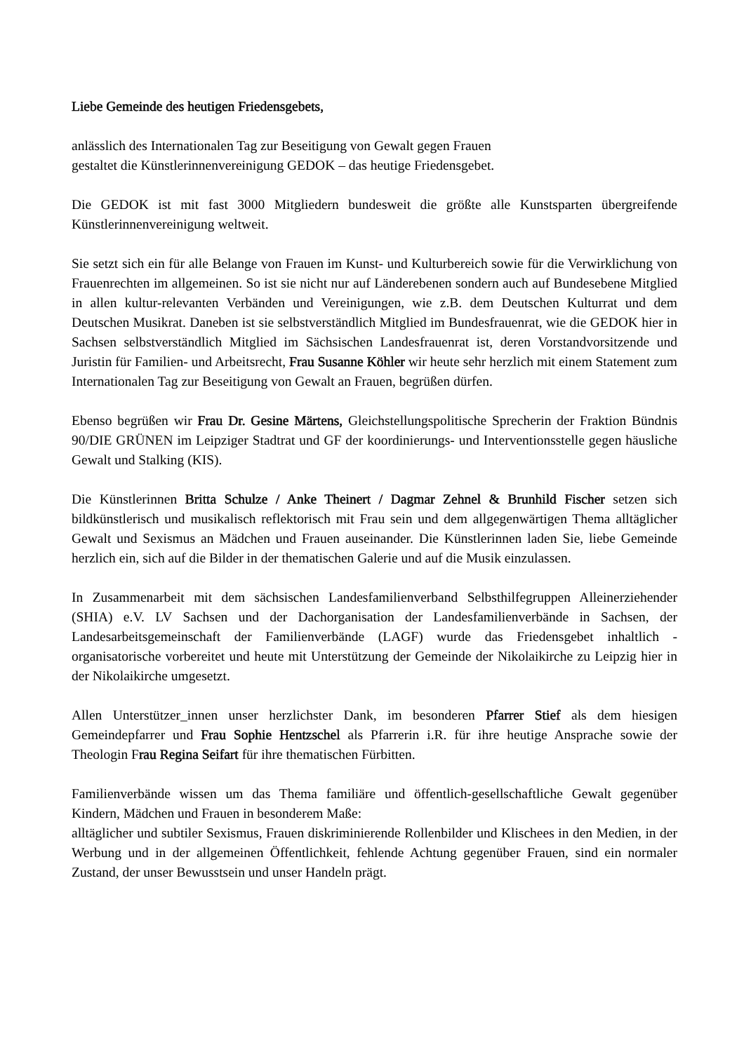Liebe Gemeinde des heutigen Friedensgebets,
anlässlich des Internationalen Tag zur Beseitigung von Gewalt gegen Frauen
gestaltet die Künstlerinnenvereinigung GEDOK – das heutige Friedensgebet.
Die GEDOK ist mit fast 3000 Mitgliedern bundesweit die größte alle Kunstsparten übergreifende Künstlerinnenvereinigung weltweit.
Sie setzt sich ein für alle Belange von Frauen im Kunst- und Kulturbereich sowie für die Verwirklichung von Frauenrechten im allgemeinen. So ist sie nicht nur auf Länderebenen sondern auch auf Bundesebene Mitglied in allen kultur-relevanten Verbänden und Vereinigungen, wie z.B. dem Deutschen Kulturrat und dem Deutschen Musikrat. Daneben ist sie selbstverständlich Mitglied im Bundesfrauenrat, wie die GEDOK hier in Sachsen selbstverständlich Mitglied im Sächsischen Landesfrauenrat ist, deren Vorstandvorsitzende und Juristin für Familien- und Arbeitsrecht, Frau Susanne Köhler wir heute sehr herzlich mit einem Statement zum Internationalen Tag zur Beseitigung von Gewalt an Frauen, begrüßen dürfen.
Ebenso begrüßen wir Frau Dr. Gesine Märtens, Gleichstellungspolitische Sprecherin der Fraktion Bündnis 90/DIE GRÜNEN im Leipziger Stadtrat und GF der koordinierungs- und Interventionsstelle gegen häusliche Gewalt und Stalking (KIS).
Die Künstlerinnen Britta Schulze / Anke Theinert / Dagmar Zehnel & Brunhild Fischer setzen sich bildkünstlerisch und musikalisch reflektorisch mit Frau sein und dem allgegenwärtigen Thema alltäglicher Gewalt und Sexismus an Mädchen und Frauen auseinander. Die Künstlerinnen laden Sie, liebe Gemeinde herzlich ein, sich auf die Bilder in der thematischen Galerie und auf die Musik einzulassen.
In Zusammenarbeit mit dem sächsischen Landesfamilienverband Selbsthilfegruppen Alleinerziehender (SHIA) e.V. LV Sachsen und der Dachorganisation der Landesfamilienverbände in Sachsen, der Landesarbeitsgemeinschaft der Familienverbände (LAGF) wurde das Friedensgebet inhaltlich - organisatorische vorbereitet und heute mit Unterstützung der Gemeinde der Nikolaikirche zu Leipzig hier in der Nikolaikirche umgesetzt.
Allen Unterstützer_innen unser herzlichster Dank, im besonderen Pfarrer Stief als dem hiesigen Gemeindepfarrer und Frau Sophie Hentzschel als Pfarrerin i.R. für ihre heutige Ansprache sowie der Theologin Frau Regina Seifart für ihre thematischen Fürbitten.
Familienverbände wissen um das Thema familiäre und öffentlich-gesellschaftliche Gewalt gegenüber Kindern, Mädchen und Frauen in besonderem Maße:
alltäglicher und subtiler Sexismus, Frauen diskriminierende Rollenbilder und Klischees in den Medien, in der Werbung und in der allgemeinen Öffentlichkeit, fehlende Achtung gegenüber Frauen, sind ein normaler Zustand, der unser Bewusstsein und unser Handeln prägt.